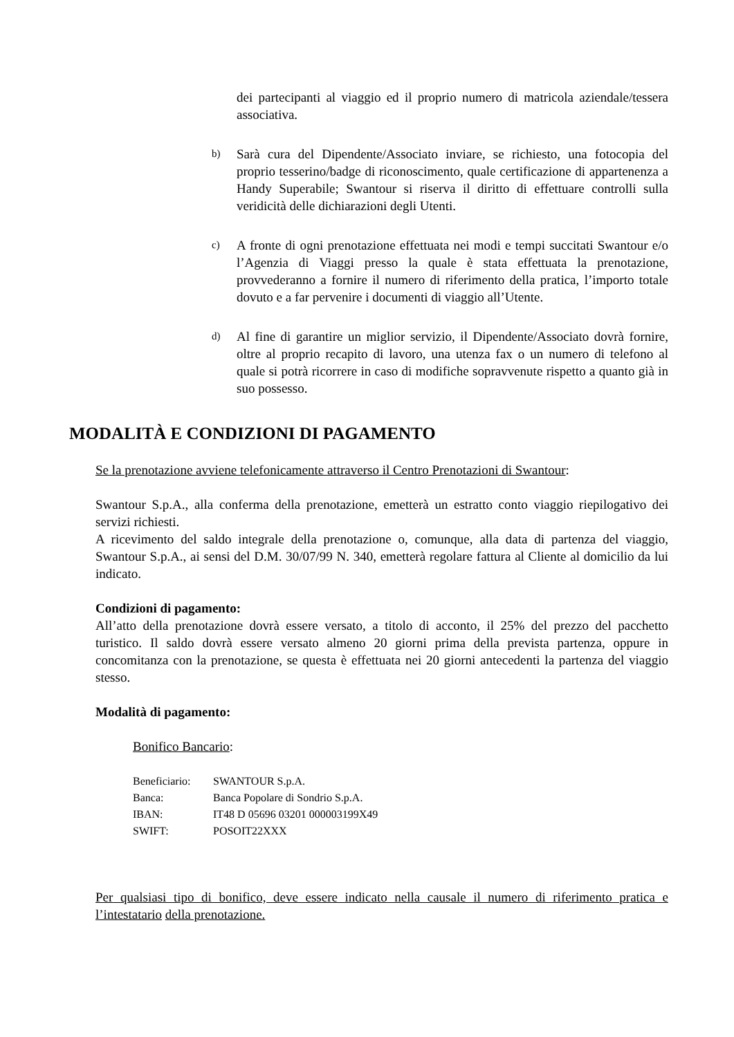dei partecipanti al viaggio ed il proprio numero di matricola aziendale/tessera associativa.
b) Sarà cura del Dipendente/Associato inviare, se richiesto, una fotocopia del proprio tesserino/badge di riconoscimento, quale certificazione di appartenenza a Handy Superabile; Swantour si riserva il diritto di effettuare controlli sulla veridicità delle dichiarazioni degli Utenti.
c) A fronte di ogni prenotazione effettuata nei modi e tempi succitati Swantour e/o l’Agenzia di Viaggi presso la quale è stata effettuata la prenotazione, provvederanno a fornire il numero di riferimento della pratica, l’importo totale dovuto e a far pervenire i documenti di viaggio all’Utente.
d) Al fine di garantire un miglior servizio, il Dipendente/Associato dovrà fornire, oltre al proprio recapito di lavoro, una utenza fax o un numero di telefono al quale si potrà ricorrere in caso di modifiche sopravvenute rispetto a quanto già in suo possesso.
MODALITÀ E CONDIZIONI DI PAGAMENTO
Se la prenotazione avviene telefonicamente attraverso il Centro Prenotazioni di Swantour:
Swantour S.p.A., alla conferma della prenotazione, emetterà un estratto conto viaggio riepilogativo dei servizi richiesti.
A ricevimento del saldo integrale della prenotazione o, comunque, alla data di partenza del viaggio, Swantour S.p.A., ai sensi del D.M. 30/07/99 N. 340, emetterà regolare fattura al Cliente al domicilio da lui indicato.
Condizioni di pagamento:
All’atto della prenotazione dovrà essere versato, a titolo di acconto, il 25% del prezzo del pacchetto turistico. Il saldo dovrà essere versato almeno 20 giorni prima della prevista partenza, oppure in concomitanza con la prenotazione, se questa è effettuata nei 20 giorni antecedenti la partenza del viaggio stesso.
Modalità di pagamento:
Bonifico Bancario:
| Beneficiario: | SWANTOUR S.p.A. |
| Banca: | Banca Popolare di Sondrio S.p.A. |
| IBAN: | IT48 D 05696 03201 000003199X49 |
| SWIFT: | POSOIT22XXX |
Per qualsiasi tipo di bonifico, deve essere indicato nella causale il numero di riferimento pratica e l’intestatario della prenotazione.